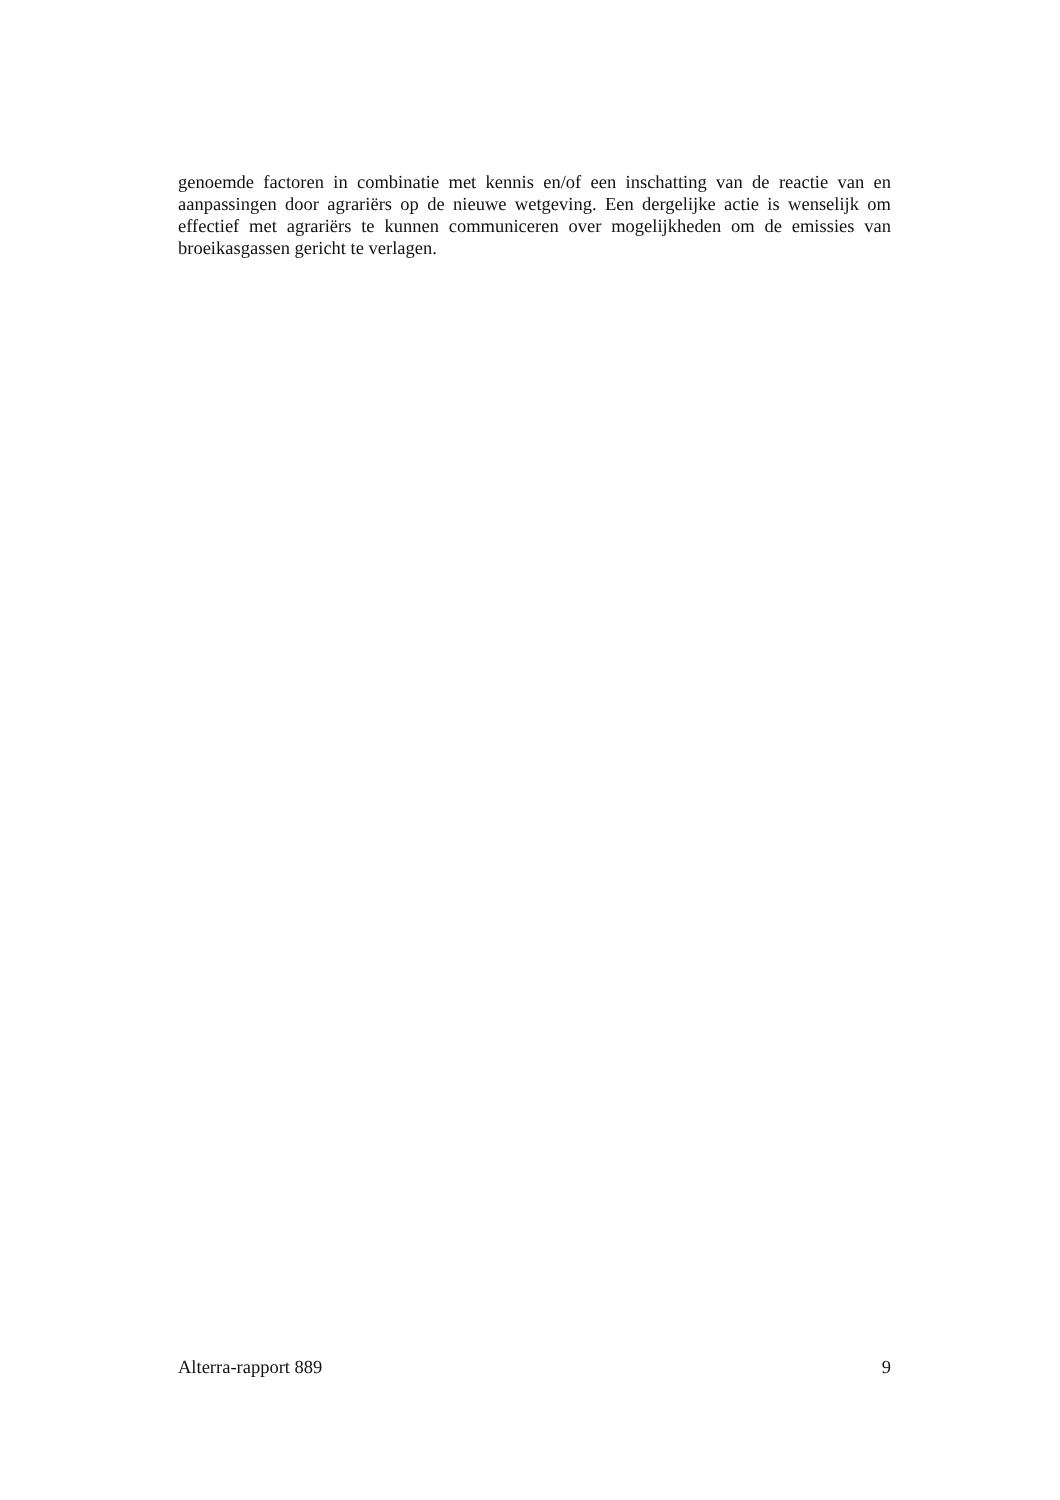genoemde factoren in combinatie met kennis en/of een inschatting van de reactie van en aanpassingen door agrariërs op de nieuwe wetgeving. Een dergelijke actie is wenselijk om effectief met agrariërs te kunnen communiceren over mogelijkheden om de emissies van broeikasgassen gericht te verlagen.
Alterra-rapport 889 9